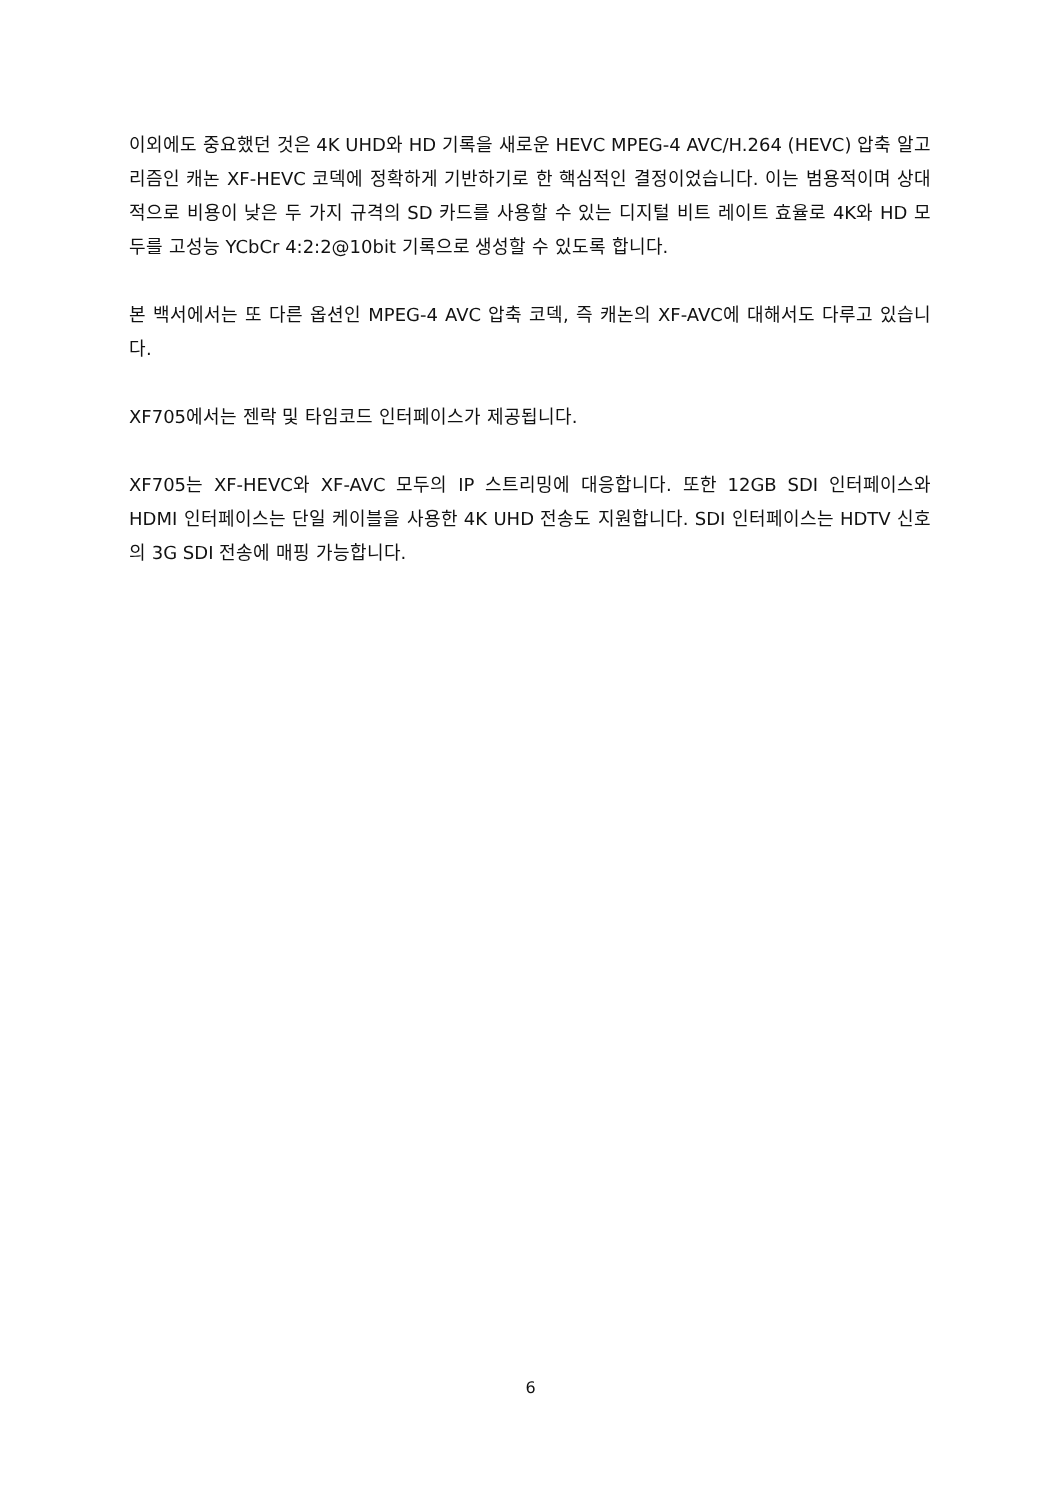이외에도 중요했던 것은 4K UHD와 HD 기록을 새로운 HEVC MPEG-4 AVC/H.264 (HEVC) 압축 알고리즘인 캐논 XF-HEVC 코덱에 정확하게 기반하기로 한 핵심적인 결정이었습니다. 이는 범용적이며 상대적으로 비용이 낮은 두 가지 규격의 SD 카드를 사용할 수 있는 디지털 비트 레이트 효율로 4K와 HD 모두를 고성능 YCbCr 4:2:2@10bit 기록으로 생성할 수 있도록 합니다.
본 백서에서는 또 다른 옵션인 MPEG-4 AVC 압축 코덱, 즉 캐논의 XF-AVC에 대해서도 다루고 있습니다.
XF705에서는 젠락 및 타임코드 인터페이스가 제공됩니다.
XF705는 XF-HEVC와 XF-AVC 모두의 IP 스트리밍에 대응합니다. 또한 12GB SDI 인터페이스와 HDMI 인터페이스는 단일 케이블을 사용한 4K UHD 전송도 지원합니다. SDI 인터페이스는 HDTV 신호의 3G SDI 전송에 매핑 가능합니다.
6